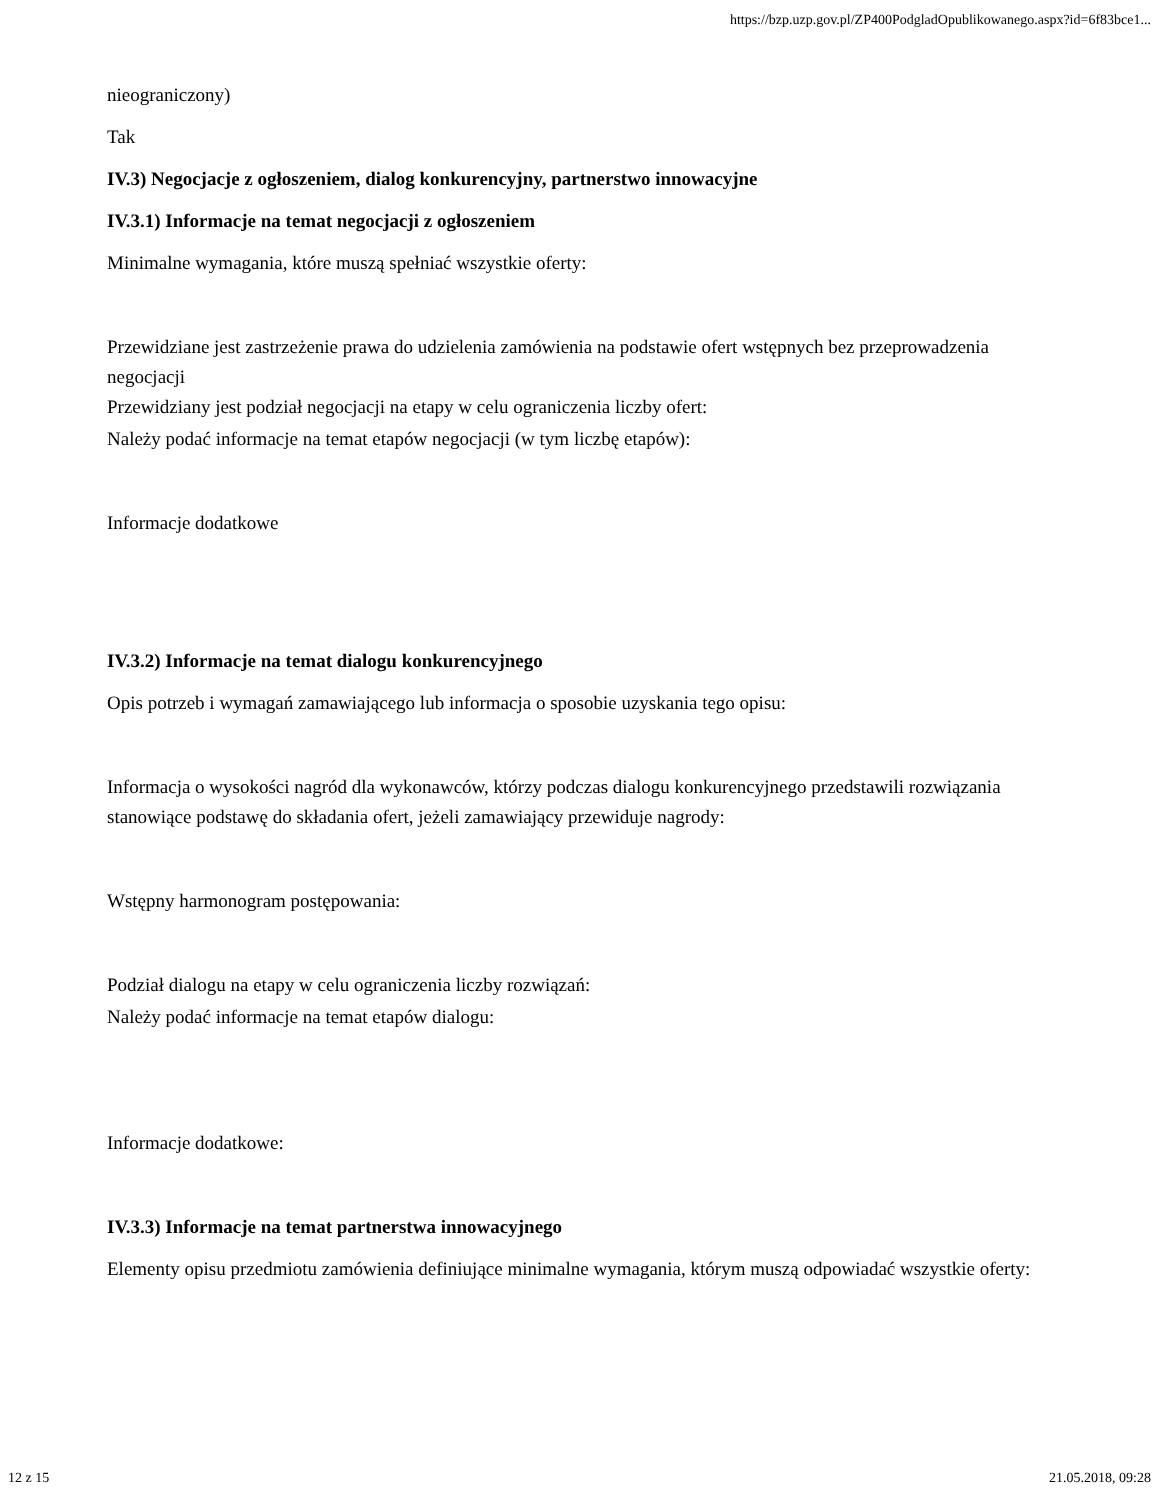https://bzp.uzp.gov.pl/ZP400PodgladOpublikowanego.aspx?id=6f83bce1...
nieograniczony)
Tak
IV.3) Negocjacje z ogłoszeniem, dialog konkurencyjny, partnerstwo innowacyjne
IV.3.1) Informacje na temat negocjacji z ogłoszeniem
Minimalne wymagania, które muszą spełniać wszystkie oferty:
Przewidziane jest zastrzeżenie prawa do udzielenia zamówienia na podstawie ofert wstępnych bez przeprowadzenia negocjacji
Przewidziany jest podział negocjacji na etapy w celu ograniczenia liczby ofert:
Należy podać informacje na temat etapów negocjacji (w tym liczbę etapów):
Informacje dodatkowe
IV.3.2) Informacje na temat dialogu konkurencyjnego
Opis potrzeb i wymagań zamawiającego lub informacja o sposobie uzyskania tego opisu:
Informacja o wysokości nagród dla wykonawców, którzy podczas dialogu konkurencyjnego przedstawili rozwiązania stanowiące podstawę do składania ofert, jeżeli zamawiający przewiduje nagrody:
Wstępny harmonogram postępowania:
Podział dialogu na etapy w celu ograniczenia liczby rozwiązań:
Należy podać informacje na temat etapów dialogu:
Informacje dodatkowe:
IV.3.3) Informacje na temat partnerstwa innowacyjnego
Elementy opisu przedmiotu zamówienia definiujące minimalne wymagania, którym muszą odpowiadać wszystkie oferty:
12 z 15 21.05.2018, 09:28